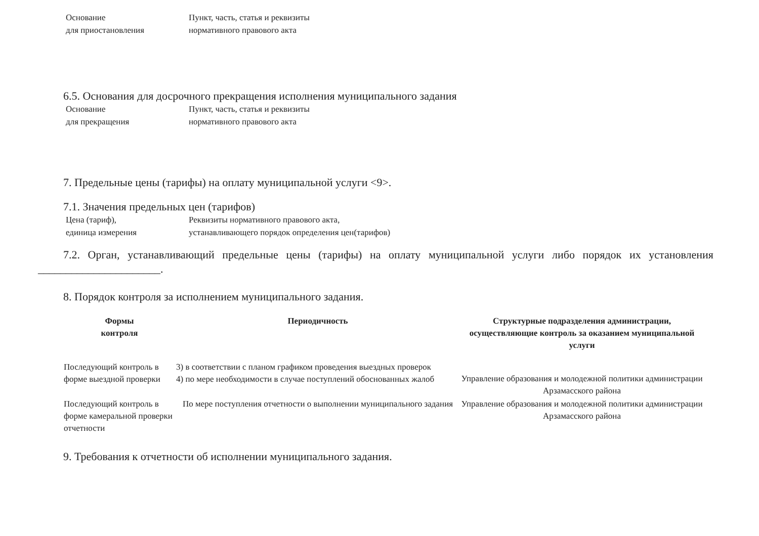Основание
для приостановления
Пункт, часть, статья и реквизиты
нормативного правового акта
6.5. Основания для досрочного прекращения исполнения муниципального задания
Основание
для прекращения
Пункт, часть, статья и реквизиты
нормативного правового акта
7. Предельные цены (тарифы) на оплату муниципальной услуги <9>.
7.1. Значения предельных цен (тарифов)
Цена (тариф),
единица измерения
Реквизиты нормативного правового акта,
устанавливающего порядок определения цен(тарифов)
7.2. Орган, устанавливающий предельные цены (тарифы) на оплату муниципальной услуги либо порядок их установления ______________________.
8. Порядок контроля за исполнением муниципального задания.
| Формы контроля | Периодичность | Структурные подразделения администрации, осуществляющие контроль за оказанием муниципальной услуги |
| --- | --- | --- |
| Последующий контроль в форме выездной проверки | 3) в соответствии с планом графиком проведения выездных проверок 4) по мере необходимости в случае поступлений обоснованных жалоб | Управление образования и молодежной политики администрации Арзамасского района |
| Последующий контроль в форме камеральной проверки отчетности | По мере поступления отчетности о выполнении муниципального задания | Управление образования и молодежной политики администрации Арзамасского района |
9. Требования к отчетности об исполнении муниципального задания.